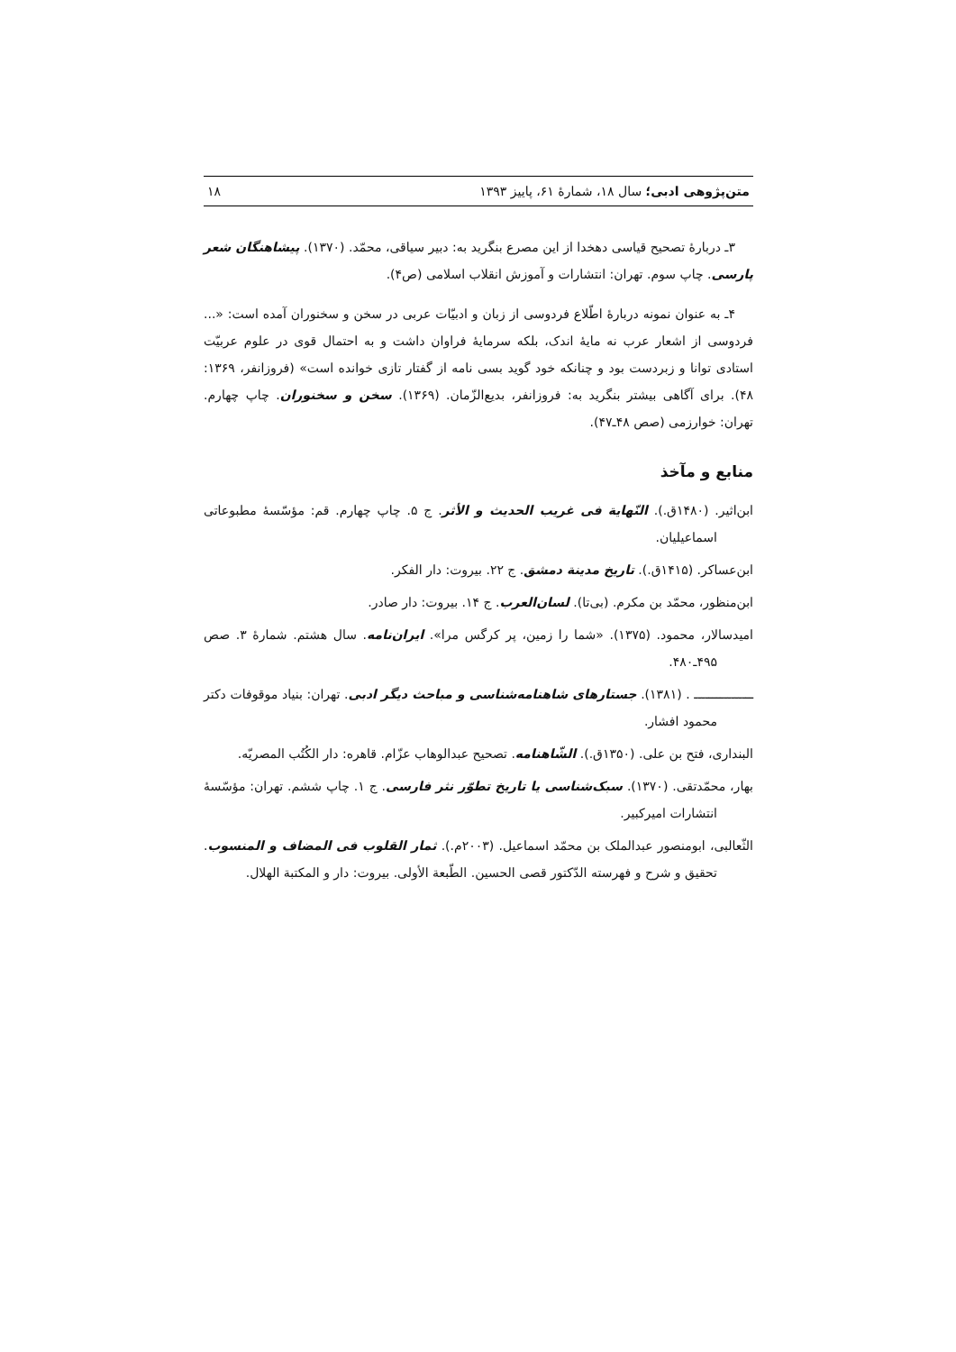متن‌پژوهی ادبی؛ سال ۱۸، شمارهٔ ۶۱، پاییز ۱۳۹۳ ۱۸
۳ـ دربارهٔ تصحیح قیاسی دهخدا از این مصرع بنگرید به: دبیر سیاقی، محمّد. (۱۳۷۰). پیشاهنگان شعر پارسی. چاپ سوم. تهران: انتشارات و آموزش انقلاب اسلامی (ص۴).
۴ـ به عنوان نمونه دربارهٔ اطّلاع فردوسی از زبان و ادبیّات عربی در سخن و سخنوران آمده است: «... فردوسی از اشعار عرب نه مایهٔ اندک، بلکه سرمایهٔ فراوان داشت و به احتمال قوی در علوم عربیّت استادی توانا و زبردست بود و چنانکه خود گوید بسی نامه از گفتار تازی خوانده است» (فروزانفر، ۱۳۶۹: ۴۸). برای آگاهی بیشتر بنگرید به: فروزانفر، بدیع‌الزّمان. (۱۳۶۹). سخن و سخنوران. چاپ چهارم. تهران: خوارزمی (صص ۴۸ـ۴۷).
منابع و مآخذ
ابن‌اثیر. (۱۴۸۰ق.). النّهایة فی غریب الحدیث و الأثر. ج ۵. چاپ چهارم. قم: مؤسّسهٔ مطبوعاتی اسماعیلیان.
ابن‌عساکر. (۱۴۱۵ق.). تاریخ مدینة دمشق. ج ۲۲. بیروت: دار الفکر.
ابن‌منظور، محمّد بن مکرم. (بی‌تا). لسان‌العرب. ج ۱۴. بیروت: دار صادر.
امیدسالار، محمود. (۱۳۷۵). «شما را زمین، پر کرگس مرا». ایران‌نامه. سال هشتم. شمارهٔ ۳. صص ۴۹۵ـ۴۸۰.
ــــــــــــــــ . (۱۳۸۱). جستارهای شاهنامه‌شناسی و مباحث دیگر ادبی. تهران: بنیاد موقوفات دکتر محمود افشار.
البنداری، فتح بن علی. (۱۳۵۰ق.). الشّاهنامه. تصحیح عبدالوهاب عزّام. قاهره: دار الکُتُب المصریّه.
بهار، محمّدتقی. (۱۳۷۰). سبک‌شناسی یا تاریخ تطوّر نثر فارسی. ج ۱. چاپ ششم. تهران: مؤسّسهٔ انتشارات امیرکبیر.
الثّعالبی، ابومنصور عبدالملک بن محمّد اسماعیل. (۲۰۰۳م.). ثمار القلوب فی المضاف و المنسوب. تحقیق و شرح و فهرسته الدّکتور قصی الحسین. الطّبعة الأولی. بیروت: دار و المکتبة الهلال.